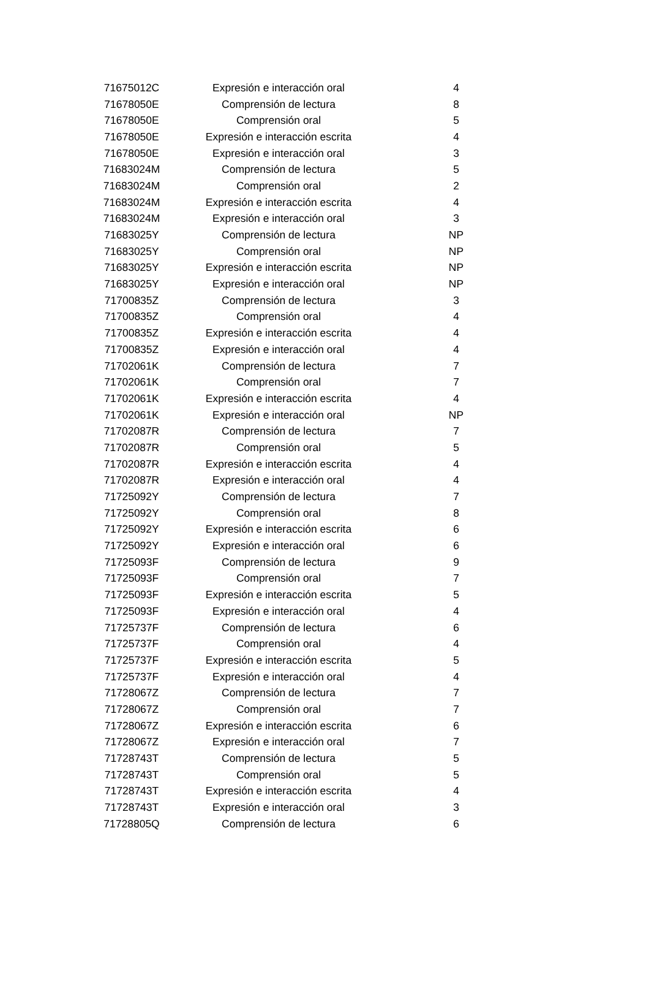| 71675012C | Expresión e interacción oral | 4 |
| 71678050E | Comprensión de lectura | 8 |
| 71678050E | Comprensión oral | 5 |
| 71678050E | Expresión e interacción escrita | 4 |
| 71678050E | Expresión e interacción oral | 3 |
| 71683024M | Comprensión de lectura | 5 |
| 71683024M | Comprensión oral | 2 |
| 71683024M | Expresión e interacción escrita | 4 |
| 71683024M | Expresión e interacción oral | 3 |
| 71683025Y | Comprensión de lectura | NP |
| 71683025Y | Comprensión oral | NP |
| 71683025Y | Expresión e interacción escrita | NP |
| 71683025Y | Expresión e interacción oral | NP |
| 71700835Z | Comprensión de lectura | 3 |
| 71700835Z | Comprensión oral | 4 |
| 71700835Z | Expresión e interacción escrita | 4 |
| 71700835Z | Expresión e interacción oral | 4 |
| 71702061K | Comprensión de lectura | 7 |
| 71702061K | Comprensión oral | 7 |
| 71702061K | Expresión e interacción escrita | 4 |
| 71702061K | Expresión e interacción oral | NP |
| 71702087R | Comprensión de lectura | 7 |
| 71702087R | Comprensión oral | 5 |
| 71702087R | Expresión e interacción escrita | 4 |
| 71702087R | Expresión e interacción oral | 4 |
| 71725092Y | Comprensión de lectura | 7 |
| 71725092Y | Comprensión oral | 8 |
| 71725092Y | Expresión e interacción escrita | 6 |
| 71725092Y | Expresión e interacción oral | 6 |
| 71725093F | Comprensión de lectura | 9 |
| 71725093F | Comprensión oral | 7 |
| 71725093F | Expresión e interacción escrita | 5 |
| 71725093F | Expresión e interacción oral | 4 |
| 71725737F | Comprensión de lectura | 6 |
| 71725737F | Comprensión oral | 4 |
| 71725737F | Expresión e interacción escrita | 5 |
| 71725737F | Expresión e interacción oral | 4 |
| 71728067Z | Comprensión de lectura | 7 |
| 71728067Z | Comprensión oral | 7 |
| 71728067Z | Expresión e interacción escrita | 6 |
| 71728067Z | Expresión e interacción oral | 7 |
| 71728743T | Comprensión de lectura | 5 |
| 71728743T | Comprensión oral | 5 |
| 71728743T | Expresión e interacción escrita | 4 |
| 71728743T | Expresión e interacción oral | 3 |
| 71728805Q | Comprensión de lectura | 6 |